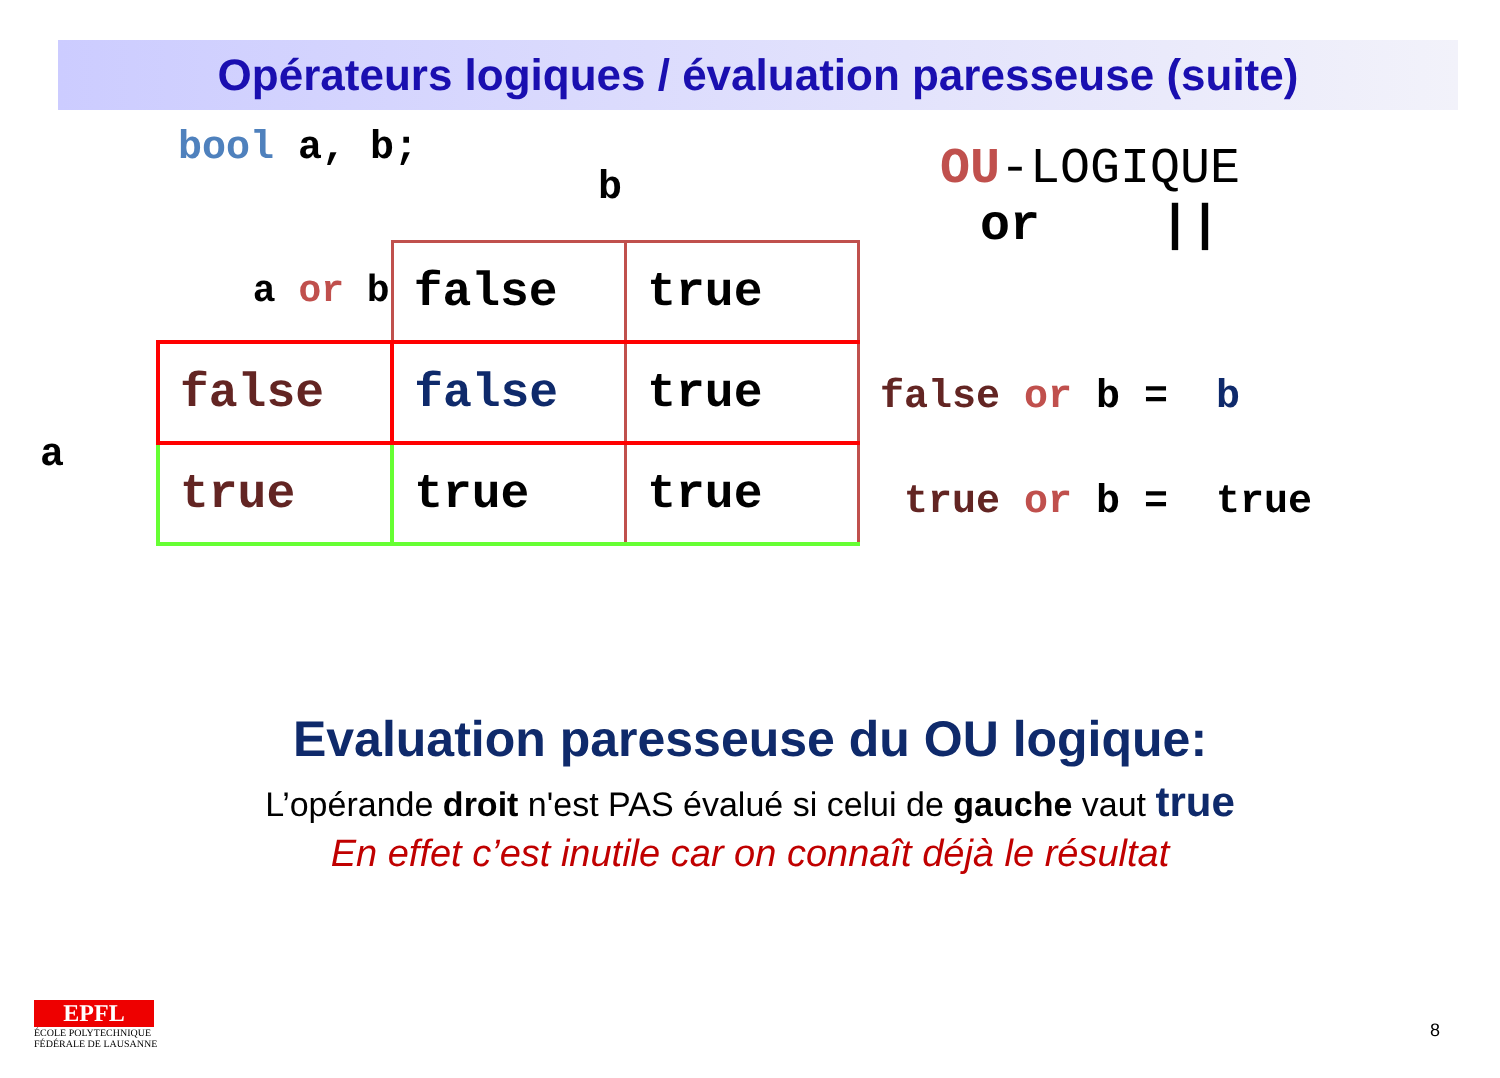Opérateurs logiques / évaluation paresseuse (suite)
bool a, b;
b
a
| a or b | false | true |
| false | false | true |
| true | true | true |
OU-LOGIQUE
or ||
false or b = b
true or b = true
Evaluation paresseuse du OU logique:
L’opérande droit n'est PAS évalué si celui de gauche vaut true
En effet c’est inutile car on connaît déjà le résultat
EPFL
ÉCOLE POLYTECHNIQUE
FÉDÉRALE DE LAUSANNE
8